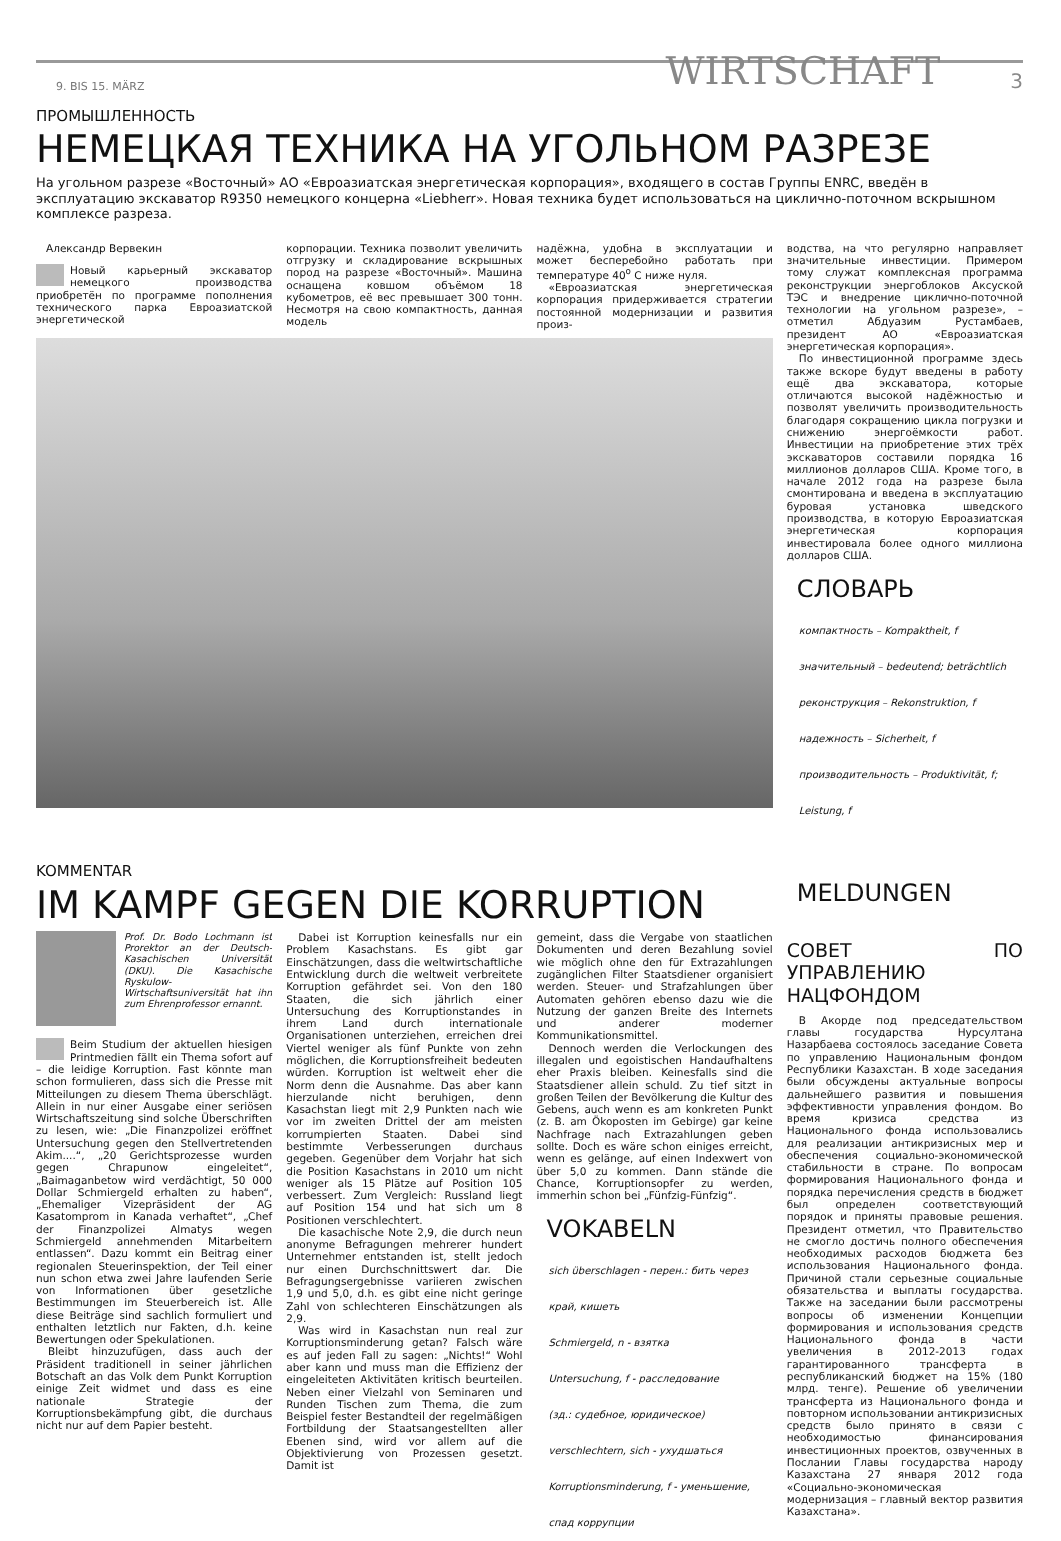9. BIS 15. MÄRZ WIRTSCHAFT 3
ПРОМЫШЛЕННОСТЬ
НЕМЕЦКАЯ ТЕХНИКА НА УГОЛЬНОМ РАЗРЕЗЕ
На угольном разрезе «Восточный» АО «Евроазиатская энергетическая корпорация», входящего в состав Группы ENRC, введён в эксплуатацию экскаватор R9350 немецкого концерна «Liebherr». Новая техника будет использоваться на циклично-поточном вскрышном комплексе разреза.
Александр Вервекин
Новый карьерный экскаватор немецкого производства приобретён по программе пополнения технического парка Евроазиатской энергетической
корпорации. Техника позволит увеличить отгрузку и складирование вскрышных пород на разрезе «Восточный». Машина оснащена ковшом объёмом 18 кубометров, её вес превышает 300 тонн. Несмотря на свою компактность, данная модель
надёжна, удобна в эксплуатации и может бесперебойно работать при температуре 40<sup>о</sup> С ниже нуля.
«Евроазиатская энергетическая корпорация придерживается стратегии постоянной модернизации и развития произ-
водства, на что регулярно направляет значительные инвестиции. Примером тому служат комплексная программа реконструкции энергоблоков Аксуской ТЭС и внедрение циклично-поточной технологии на угольном разрезе», – отметил Абдуазим Рустамбаев, президент АО «Евроазиатская энергетическая корпорация».
По инвестиционной программе здесь также вскоре будут введены в работу ещё два экскаватора, которые отличаются высокой надёжностью и позволят увеличить производительность благодаря сокращению цикла погрузки и снижению энергоёмкости работ. Инвестиции на приобретение этих трёх экскаваторов составили порядка 16 миллионов долларов США. Кроме того, в начале 2012 года на разрезе была смонтирована и введена в эксплуатацию буровая установка шведского производства, в которую Евроазиатская энергетическая корпорация инвестировала более одного миллиона долларов США.
СЛОВАРЬ
компактность – Kompaktheit, f
значительный – bedeutend; beträchtlich
реконструкция – Rekonstruktion, f
надежность – Sicherheit, f
производительность – Produktivität, f;
Leistung, f
KOMMENTAR
IM KAMPF GEGEN DIE KORRUPTION
MELDUNGEN
Prof. Dr. Bodo Lochmann ist Prorektor an der Deutsch-Kasachischen Universität (DKU). Die Kasachische Ryskulow-Wirtschaftsuniversität hat ihn zum Ehrenprofessor ernannt.
Beim Studium der aktuellen hiesigen Printmedien fällt ein Thema sofort auf – die leidige Korruption. Fast könnte man schon formulieren, dass sich die Presse mit Mitteilungen zu diesem Thema überschlägt. Allein in nur einer Ausgabe einer seriösen Wirtschaftszeitung sind solche Überschriften zu lesen, wie: „Die Finanzpolizei eröffnet Untersuchung gegen den Stellvertretenden Akim....“, „20 Gerichtsprozesse wurden gegen Chrapunow eingeleitet“, „Baimaganbetow wird verdächtigt, 50 000 Dollar Schmiergeld erhalten zu haben“, „Ehemaliger Vizepräsident der AG Kasatomprom in Kanada verhaftet“, „Chef der Finanzpolizei Almatys wegen Schmiergeld annehmenden Mitarbeitern entlassen“. Dazu kommt ein Beitrag einer regionalen Steuerinspektion, der Teil einer nun schon etwa zwei Jahre laufenden Serie von Informationen über gesetzliche Bestimmungen im Steuerbereich ist. Alle diese Beiträge sind sachlich formuliert und enthalten letztlich nur Fakten, d.h. keine Bewertungen oder Spekulationen.
Bleibt hinzuzufügen, dass auch der Präsident traditionell in seiner jährlichen Botschaft an das Volk dem Punkt Korruption einige Zeit widmet und dass es eine nationale Strategie der Korruptionsbekämpfung gibt, die durchaus nicht nur auf dem Papier besteht.
Dabei ist Korruption keinesfalls nur ein Problem Kasachstans. Es gibt gar Einschätzungen, dass die weltwirtschaftliche Entwicklung durch die weltweit verbreitete Korruption gefährdet sei. Von den 180 Staaten, die sich jährlich einer Untersuchung des Korruptionstandes in ihrem Land durch internationale Organisationen unterziehen, erreichen drei Viertel weniger als fünf Punkte von zehn möglichen, die Korruptionsfreiheit bedeuten würden. Korruption ist weltweit eher die Norm denn die Ausnahme. Das aber kann hierzulande nicht beruhigen, denn Kasachstan liegt mit 2,9 Punkten nach wie vor im zweiten Drittel der am meisten korrumpierten Staaten. Dabei sind bestimmte Verbesserungen durchaus gegeben. Gegenüber dem Vorjahr hat sich die Position Kasachstans in 2010 um nicht weniger als 15 Plätze auf Position 105 verbessert. Zum Vergleich: Russland liegt auf Position 154 und hat sich um 8 Positionen verschlechtert.
Die kasachische Note 2,9, die durch neun anonyme Befragungen mehrerer hundert Unternehmer entstanden ist, stellt jedoch nur einen Durchschnittswert dar. Die Befragungsergebnisse variieren zwischen 1,9 und 5,0, d.h. es gibt eine nicht geringe Zahl von schlechteren Einschätzungen als 2,9.
Was wird in Kasachstan nun real zur Korruptionsminderung getan? Falsch wäre es auf jeden Fall zu sagen: „Nichts!“ Wohl aber kann und muss man die Effizienz der eingeleiteten Aktivitäten kritisch beurteilen. Neben einer Vielzahl von Seminaren und Runden Tischen zum Thema, die zum Beispiel fester Bestandteil der regelmäßigen Fortbildung der Staatsangestellten aller Ebenen sind, wird vor allem auf die Objektivierung von Prozessen gesetzt. Damit ist
gemeint, dass die Vergabe von staatlichen Dokumenten und deren Bezahlung soviel wie möglich ohne den für Extrazahlungen zugänglichen Filter Staatsdiener organisiert werden. Steuer- und Strafzahlungen über Automaten gehören ebenso dazu wie die Nutzung der ganzen Breite des Internets und anderer moderner Kommunikationsmittel.
Dennoch werden die Verlockungen des illegalen und egoistischen Handaufhaltens eher Praxis bleiben. Keinesfalls sind die Staatsdiener allein schuld. Zu tief sitzt in großen Teilen der Bevölkerung die Kultur des Gebens, auch wenn es am konkreten Punkt (z. B. am Ökoposten im Gebirge) gar keine Nachfrage nach Extrazahlungen geben sollte. Doch es wäre schon einiges erreicht, wenn es gelänge, auf einen Indexwert von über 5,0 zu kommen. Dann stände die Chance, Korruptionsopfer zu werden, immerhin schon bei „Fünfzig-Fünfzig“.
VOKABELN
sich überschlagen - перен.: бить через
край, кишеть
Schmiergeld, n - взятка
Untersuchung, f - расследование
(зд.: судебное, юридическое)
verschlechtern, sich - ухудшаться
Korruptionsminderung, f - уменьшение,
спад коррупции
СОВЕТ ПО УПРАВЛЕНИЮ НАЦФОНДОМ
В Акорде под председательством главы государства Нурсултана Назарбаева состоялось заседание Совета по управлению Национальным фондом Республики Казахстан. В ходе заседания были обсуждены актуальные вопросы дальнейшего развития и повышения эффективности управления фондом. Во время кризиса средства из Национального фонда использовались для реализации антикризисных мер и обеспечения социально-экономической стабильности в стране. По вопросам формирования Национального фонда и порядка перечисления средств в бюджет был определен соответствующий порядок и приняты правовые решения. Президент отметил, что Правительство не смогло достичь полного обеспечения необходимых расходов бюджета без использования Национального фонда. Причиной стали серьезные социальные обязательства и выплаты государства. Также на заседании были рассмотрены вопросы об изменении Концепции формирования и использования средств Национального фонда в части увеличения в 2012-2013 годах гарантированного трансферта в республиканский бюджет на 15% (180 млрд. тенге). Решение об увеличении трансферта из Национального фонда и повторном использовании антикризисных средств было принято в связи с необходимостью финансирования инвестиционных проектов, озвученных в Послании Главы государства народу Казахстана 27 января 2012 года «Социально-экономическая модернизация – главный вектор развития Казахстана».